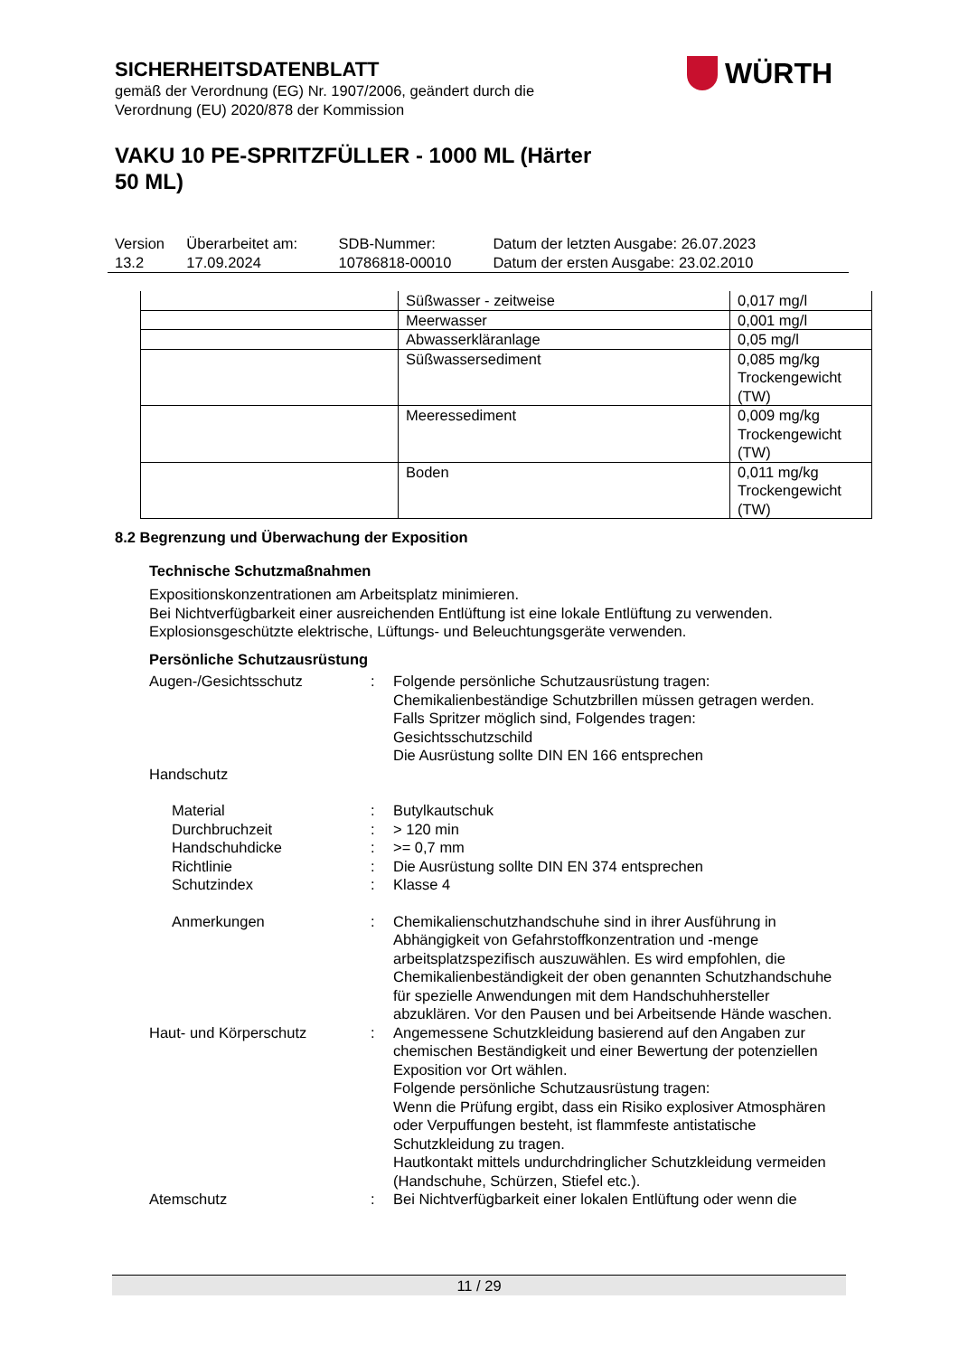SICHERHEITSDATENBLATT
gemäß der Verordnung (EG) Nr. 1907/2006, geändert durch die
Verordnung (EU) 2020/878 der Kommission
VAKU 10 PE-SPRITZFÜLLER - 1000 ML (Härter
50 ML)
WÜRTH
| Version 13.2 | Überarbeitet am: 17.09.2024 | SDB-Nummer: 10786818-00010 | Datum der letzten Ausgabe: 26.07.2023 Datum der ersten Ausgabe: 23.02.2010 |
| | Süßwasser - zeitweise | 0,017 mg/l |
| | Meerwasser | 0,001 mg/l |
| | Abwasserkläranlage | 0,05 mg/l |
| | Süßwassersediment | 0,085 mg/kg Trockengewicht (TW) |
| | Meeressediment | 0,009 mg/kg Trockengewicht (TW) |
| | Boden | 0,011 mg/kg Trockengewicht (TW) |
8.2 Begrenzung und Überwachung der Exposition
Technische Schutzmaßnahmen
Expositionskonzentrationen am Arbeitsplatz minimieren.
Bei Nichtverfügbarkeit einer ausreichenden Entlüftung ist eine lokale Entlüftung zu verwenden.
Explosionsgeschützte elektrische, Lüftungs- und Beleuchtungsgeräte verwenden.
Persönliche Schutzausrüstung
| Augen-/Gesichtsschutz | : | Folgende persönliche Schutzausrüstung tragen: Chemikalienbeständige Schutzbrillen müssen getragen werden. Falls Spritzer möglich sind, Folgendes tragen: Gesichtsschutzschild Die Ausrüstung sollte DIN EN 166 entsprechen |
| Handschutz | | |
| Material | : | Butylkautschuk |
| Durchbruchzeit | : | > 120 min |
| Handschuhdicke | : | >= 0,7 mm |
| Richtlinie | : | Die Ausrüstung sollte DIN EN 374 entsprechen |
| Schutzindex | : | Klasse 4 |
| Anmerkungen | : | Chemikalienschutzhandschuhe sind in ihrer Ausführung in Abhängigkeit von Gefahrstoffkonzentration und -menge arbeitsplatzspezifisch auszuwählen. Es wird empfohlen, die Chemikalienbeständigkeit der oben genannten Schutzhandschuhe für spezielle Anwendungen mit dem Handschuhhersteller abzuklären. Vor den Pausen und bei Arbeitsende Hände waschen. |
| Haut- und Körperschutz | : | Angemessene Schutzkleidung basierend auf den Angaben zur chemischen Beständigkeit und einer Bewertung der potenziellen Exposition vor Ort wählen. Folgende persönliche Schutzausrüstung tragen: Wenn die Prüfung ergibt, dass ein Risiko explosiver Atmosphären oder Verpuffungen besteht, ist flammfeste antistatische Schutzkleidung zu tragen. Hautkontakt mittels undurchdringlicher Schutzkleidung vermeiden (Handschuhe, Schürzen, Stiefel etc.). |
| Atemschutz | : | Bei Nichtverfügbarkeit einer lokalen Entlüftung oder wenn die |
11 / 29